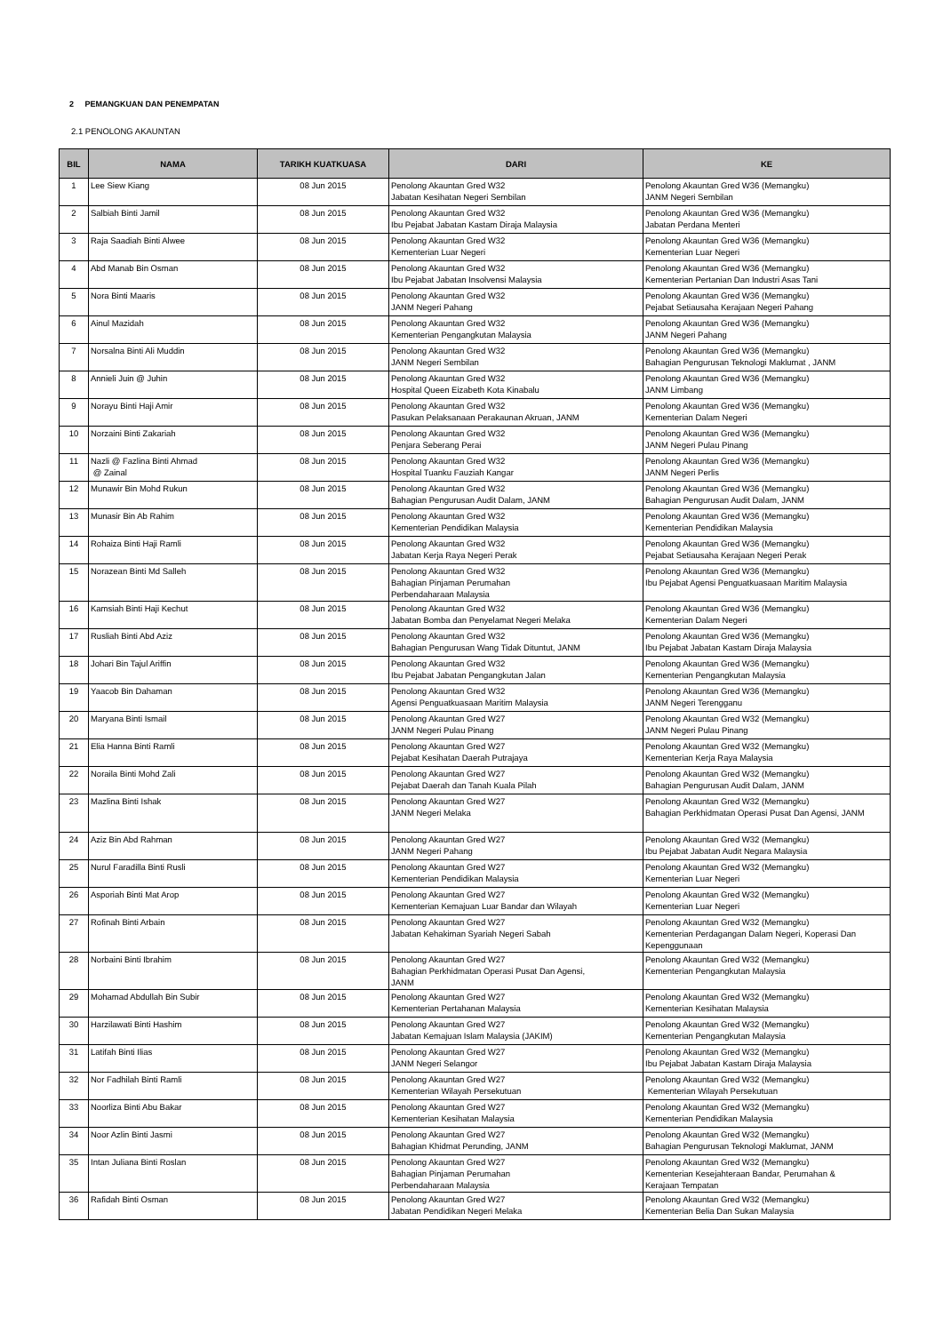2 PEMANGKUAN DAN PENEMPATAN
2.1 PENOLONG AKAUNTAN
| BIL | NAMA | TARIKH KUATKUASA | DARI | KE |
| --- | --- | --- | --- | --- |
| 1 | Lee Siew Kiang | 08 Jun 2015 | Penolong Akauntan Gred W32 Jabatan Kesihatan Negeri Sembilan | Penolong Akauntan Gred W36 (Memangku) JANM Negeri Sembilan |
| 2 | Salbiah Binti Jamil | 08 Jun 2015 | Penolong Akauntan Gred W32 Ibu Pejabat Jabatan Kastam Diraja Malaysia | Penolong Akauntan Gred W36 (Memangku) Jabatan Perdana Menteri |
| 3 | Raja Saadiah Binti Alwee | 08 Jun 2015 | Penolong Akauntan Gred W32 Kementerian Luar Negeri | Penolong Akauntan Gred W36 (Memangku) Kementerian Luar Negeri |
| 4 | Abd Manab Bin Osman | 08 Jun 2015 | Penolong Akauntan Gred W32 Ibu Pejabat Jabatan Insolvensi Malaysia | Penolong Akauntan Gred W36 (Memangku) Kementerian Pertanian Dan Industri Asas Tani |
| 5 | Nora Binti Maaris | 08 Jun 2015 | Penolong Akauntan Gred W32 JANM Negeri Pahang | Penolong Akauntan Gred W36 (Memangku) Pejabat Setiausaha Kerajaan Negeri Pahang |
| 6 | Ainul Mazidah | 08 Jun 2015 | Penolong Akauntan Gred W32 Kementerian Pengangkutan Malaysia | Penolong Akauntan Gred W36 (Memangku) JANM Negeri Pahang |
| 7 | Norsalna Binti Ali Muddin | 08 Jun 2015 | Penolong Akauntan Gred W32 JANM Negeri Sembilan | Penolong Akauntan Gred W36 (Memangku) Bahagian Pengurusan Teknologi Maklumat , JANM |
| 8 | Annieli Juin @ Juhin | 08 Jun 2015 | Penolong Akauntan Gred W32 Hospital Queen Eizabeth Kota Kinabalu | Penolong Akauntan Gred W36 (Memangku) JANM Limbang |
| 9 | Norayu Binti Haji Amir | 08 Jun 2015 | Penolong Akauntan Gred W32 Pasukan Pelaksanaan Perakaunan Akruan, JANM | Penolong Akauntan Gred W36 (Memangku) Kementerian Dalam Negeri |
| 10 | Norzaini Binti Zakariah | 08 Jun 2015 | Penolong Akauntan Gred W32 Penjara Seberang Perai | Penolong Akauntan Gred W36 (Memangku) JANM Negeri Pulau Pinang |
| 11 | Nazli @ Fazlina Binti Ahmad @ Zainal | 08 Jun 2015 | Penolong Akauntan Gred W32 Hospital Tuanku Fauziah Kangar | Penolong Akauntan Gred W36 (Memangku) JANM Negeri Perlis |
| 12 | Munawir Bin Mohd Rukun | 08 Jun 2015 | Penolong Akauntan Gred W32 Bahagian Pengurusan Audit Dalam, JANM | Penolong Akauntan Gred W36 (Memangku) Bahagian Pengurusan Audit Dalam, JANM |
| 13 | Munasir Bin Ab Rahim | 08 Jun 2015 | Penolong Akauntan Gred W32 Kementerian Pendidikan Malaysia | Penolong Akauntan Gred W36 (Memangku) Kementerian Pendidikan Malaysia |
| 14 | Rohaiza Binti Haji Ramli | 08 Jun 2015 | Penolong Akauntan Gred W32 Jabatan Kerja Raya Negeri Perak | Penolong Akauntan Gred W36 (Memangku) Pejabat Setiausaha Kerajaan Negeri Perak |
| 15 | Norazean Binti Md Salleh | 08 Jun 2015 | Penolong Akauntan Gred W32 Bahagian Pinjaman Perumahan Perbendaharaan Malaysia | Penolong Akauntan Gred W36 (Memangku) Ibu Pejabat Agensi Penguatkuasaan Maritim Malaysia |
| 16 | Kamsiah Binti Haji Kechut | 08 Jun 2015 | Penolong Akauntan Gred W32 Jabatan Bomba dan Penyelamat Negeri Melaka | Penolong Akauntan Gred W36 (Memangku) Kementerian Dalam Negeri |
| 17 | Rusliah Binti Abd Aziz | 08 Jun 2015 | Penolong Akauntan Gred W32 Bahagian Pengurusan Wang Tidak Dituntut, JANM | Penolong Akauntan Gred W36 (Memangku) Ibu Pejabat Jabatan Kastam Diraja Malaysia |
| 18 | Johari Bin Tajul Ariffin | 08 Jun 2015 | Penolong Akauntan Gred W32 Ibu Pejabat Jabatan Pengangkutan Jalan | Penolong Akauntan Gred W36 (Memangku) Kementerian Pengangkutan Malaysia |
| 19 | Yaacob Bin Dahaman | 08 Jun 2015 | Penolong Akauntan Gred W32 Agensi Penguatkuasaan Maritim Malaysia | Penolong Akauntan Gred W36 (Memangku) JANM Negeri Terengganu |
| 20 | Maryana Binti Ismail | 08 Jun 2015 | Penolong Akauntan Gred W27 JANM Negeri Pulau Pinang | Penolong Akauntan Gred W32 (Memangku) JANM Negeri Pulau Pinang |
| 21 | Elia Hanna Binti Ramli | 08 Jun 2015 | Penolong Akauntan Gred W27 Pejabat Kesihatan Daerah Putrajaya | Penolong Akauntan Gred W32 (Memangku) Kementerian Kerja Raya Malaysia |
| 22 | Noraila Binti Mohd Zali | 08 Jun 2015 | Penolong Akauntan Gred W27 Pejabat Daerah dan Tanah Kuala Pilah | Penolong Akauntan Gred W32 (Memangku) Bahagian Pengurusan Audit Dalam, JANM |
| 23 | Mazlina Binti Ishak | 08 Jun 2015 | Penolong Akauntan Gred W27 JANM Negeri Melaka | Penolong Akauntan Gred W32 (Memangku) Bahagian Perkhidmatan Operasi Pusat Dan Agensi, JANM |
| 24 | Aziz Bin Abd Rahman | 08 Jun 2015 | Penolong Akauntan Gred W27 JANM Negeri Pahang | Penolong Akauntan Gred W32 (Memangku) Ibu Pejabat Jabatan Audit Negara Malaysia |
| 25 | Nurul Faradilla Binti Rusli | 08 Jun 2015 | Penolong Akauntan Gred W27 Kementerian Pendidikan Malaysia | Penolong Akauntan Gred W32 (Memangku) Kementerian Luar Negeri |
| 26 | Asporiah Binti Mat Arop | 08 Jun 2015 | Penolong Akauntan Gred W27 Kementerian Kemajuan Luar Bandar dan Wilayah | Penolong Akauntan Gred W32 (Memangku) Kementerian Luar Negeri |
| 27 | Rofinah Binti Arbain | 08 Jun 2015 | Penolong Akauntan Gred W27 Jabatan Kehakiman Syariah Negeri Sabah | Penolong Akauntan Gred W32 (Memangku) Kementerian Perdagangan Dalam Negeri, Koperasi Dan Kepenggunaan |
| 28 | Norbaini Binti Ibrahim | 08 Jun 2015 | Penolong Akauntan Gred W27 Bahagian Perkhidmatan Operasi Pusat Dan Agensi, JANM | Penolong Akauntan Gred W32 (Memangku) Kementerian Pengangkutan Malaysia |
| 29 | Mohamad Abdullah Bin Subir | 08 Jun 2015 | Penolong Akauntan Gred W27 Kementerian Pertahanan Malaysia | Penolong Akauntan Gred W32 (Memangku) Kementerian Kesihatan Malaysia |
| 30 | Harzilawati Binti Hashim | 08 Jun 2015 | Penolong Akauntan Gred W27 Jabatan Kemajuan Islam Malaysia (JAKIM) | Penolong Akauntan Gred W32 (Memangku) Kementerian Pengangkutan Malaysia |
| 31 | Latifah Binti Ilias | 08 Jun 2015 | Penolong Akauntan Gred W27 JANM Negeri Selangor | Penolong Akauntan Gred W32 (Memangku) Ibu Pejabat Jabatan Kastam Diraja Malaysia |
| 32 | Nor Fadhilah Binti Ramli | 08 Jun 2015 | Penolong Akauntan Gred W27 Kementerian Wilayah Persekutuan | Penolong Akauntan Gred W32 (Memangku) Kementerian Wilayah Persekutuan |
| 33 | Noorliza Binti Abu Bakar | 08 Jun 2015 | Penolong Akauntan Gred W27 Kementerian Kesihatan Malaysia | Penolong Akauntan Gred W32 (Memangku) Kementerian Pendidikan Malaysia |
| 34 | Noor Azlin Binti Jasmi | 08 Jun 2015 | Penolong Akauntan Gred W27 Bahagian Khidmat Perunding, JANM | Penolong Akauntan Gred W32 (Memangku) Bahagian Pengurusan Teknologi Maklumat, JANM |
| 35 | Intan Juliana Binti Roslan | 08 Jun 2015 | Penolong Akauntan Gred W27 Bahagian Pinjaman Perumahan Perbendaharaan Malaysia | Penolong Akauntan Gred W32 (Memangku) Kementerian Kesejahteraan Bandar, Perumahan & Kerajaan Tempatan |
| 36 | Rafidah Binti Osman | 08 Jun 2015 | Penolong Akauntan Gred W27 Jabatan Pendidikan Negeri Melaka | Penolong Akauntan Gred W32 (Memangku) Kementerian Belia Dan Sukan Malaysia |